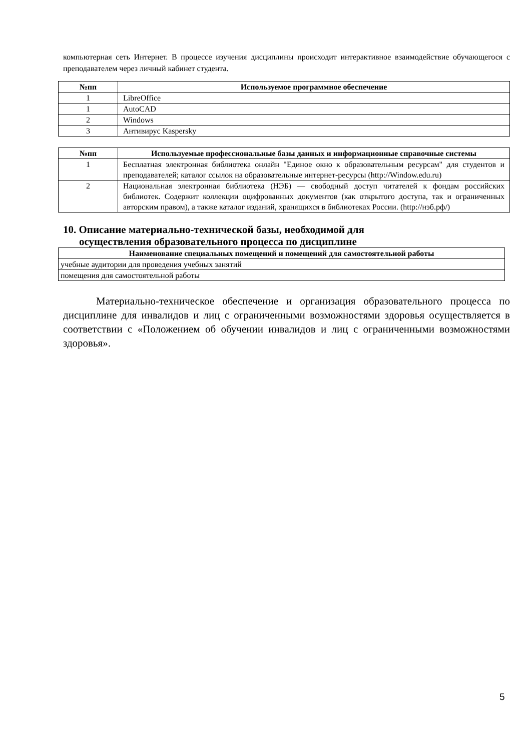компьютерная сеть Интернет. В процессе изучения дисциплины происходит интерактивное взаимодействие обучающегося с преподавателем через личный кабинет студента.
| №пп | Используемое программное обеспечение |
| --- | --- |
| 1 | LibreOffice |
| 1 | AutoCAD |
| 2 | Windows |
| 3 | Антивирус Kaspersky |
| №пп | Используемые профессиональные базы данных и информационные справочные системы |
| --- | --- |
| 1 | Бесплатная электронная библиотека онлайн "Единое окно к образовательным ресурсам" для студентов и преподавателей; каталог ссылок на образовательные интернет-ресурсы (http://Window.edu.ru) |
| 2 | Национальная электронная библиотека (НЭБ) — свободный доступ читателей к фондам российских библиотек. Содержит коллекции оцифрованных документов (как открытого доступа, так и ограниченных авторским правом), а также каталог изданий, хранящихся в библиотеках России. (http://нэб.рф/) |
10. Описание материально-технической базы, необходимой для
осуществления образовательного процесса по дисциплине
| Наименование специальных помещений и помещений для самостоятельной работы |
| --- |
| учебные аудитории для проведения учебных занятий |
| помещения для самостоятельной работы |
Материально-техническое обеспечение и организация образовательного процесса по дисциплине для инвалидов и лиц с ограниченными возможностями здоровья осуществляется в соответствии с «Положением об обучении инвалидов и лиц с ограниченными возможностями здоровья».
5